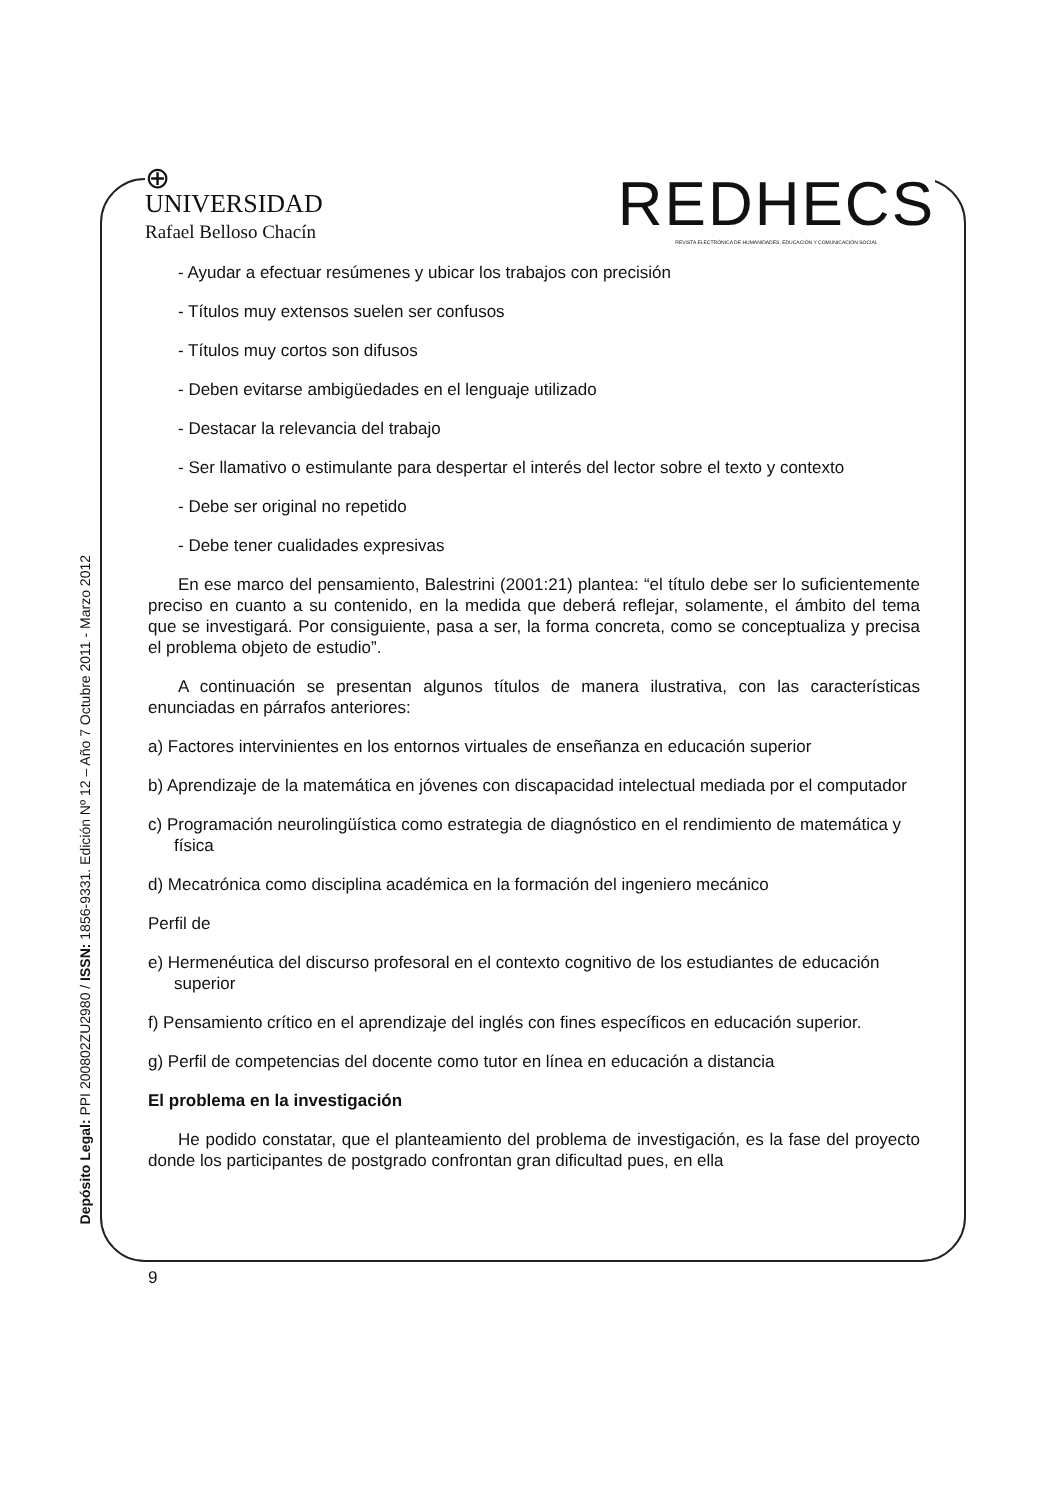⊕
UNIVERSIDAD
Rafael Belloso Chacín
REDHECS
REVISTA ELECTRÓNICA DE HUMANIDADES, EDUCACIÓN Y COMUNICACIÓN SOCIAL
Depósito Legal: PPI 200802ZU2980 / ISSN: 1856-9331. Edición Nº 12 – Año 7 Octubre 2011 - Marzo 2012
- Ayudar a efectuar resúmenes y ubicar los trabajos con precisión
- Títulos muy extensos suelen ser confusos
- Títulos muy cortos son difusos
- Deben evitarse ambigüedades en el lenguaje utilizado
- Destacar la relevancia del trabajo
- Ser llamativo o estimulante para despertar el interés del lector sobre el texto y contexto
- Debe ser original no repetido
- Debe tener cualidades expresivas
En ese marco del pensamiento, Balestrini (2001:21) plantea: “el título debe ser lo suficientemente preciso en cuanto a su contenido, en la medida que deberá reflejar, solamente, el ámbito del tema que se investigará. Por consiguiente, pasa a ser, la forma concreta, como se conceptualiza y precisa el problema objeto de estudio”.
A continuación se presentan algunos títulos de manera ilustrativa, con las características enunciadas en párrafos anteriores:
a) Factores intervinientes en los entornos virtuales de enseñanza en educación superior
b) Aprendizaje de la matemática en jóvenes con discapacidad intelectual mediada por el computador
c) Programación neurolingüística como estrategia de diagnóstico en el rendimiento de matemática y física
d) Mecatrónica como disciplina académica en la formación del ingeniero mecánico
Perfil de
e) Hermenéutica del discurso profesoral en el contexto cognitivo de los estudiantes de educación superior
f) Pensamiento crítico en el aprendizaje del inglés con fines específicos en educación superior.
g) Perfil de competencias del docente como tutor en línea en educación a distancia
El problema en la investigación
He podido constatar, que el planteamiento del problema de investigación, es la fase del proyecto donde los participantes de postgrado confrontan gran dificultad pues, en ella
9